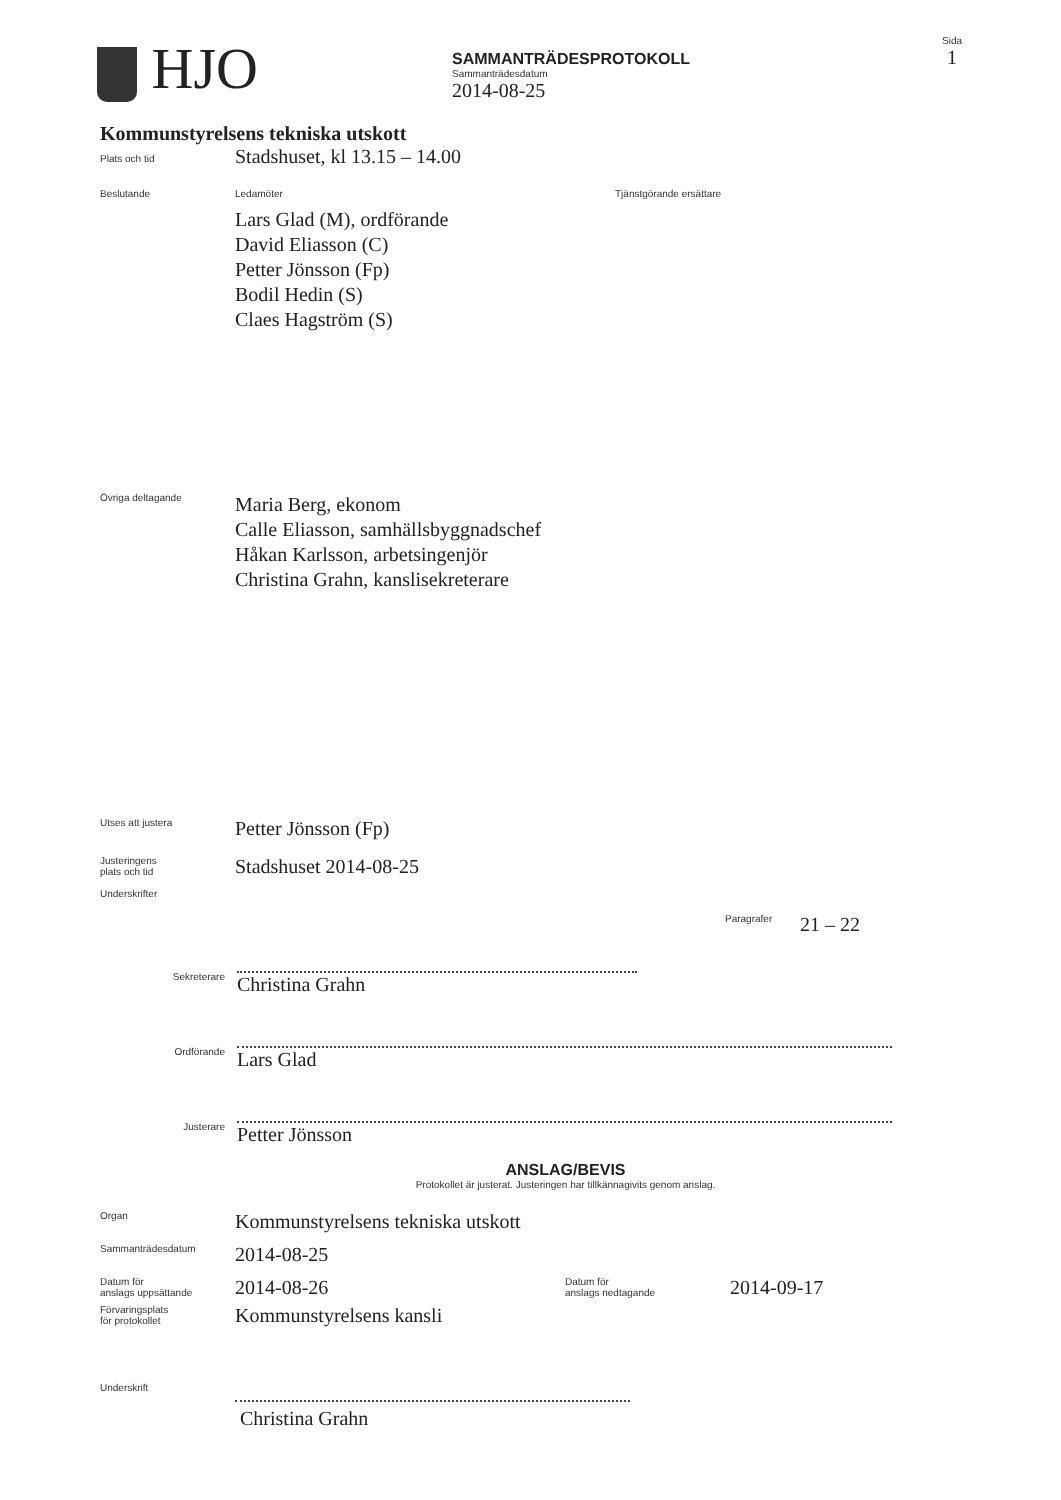HJO
SAMMANTRÄDESPROTOKOLL
Sammanträdesdatum
2014-08-25
Sida
1
Kommunstyrelsens tekniska utskott
Plats och tid
Stadshuset, kl 13.15 – 14.00
Beslutande Ledamöter
Lars Glad (M), ordförande
David Eliasson (C)
Petter Jönsson (Fp)
Bodil Hedin (S)
Claes Hagström (S)
Tjänstgörande ersättare
Övriga deltagande
Maria Berg, ekonom
Calle Eliasson, samhällsbyggnadschef
Håkan Karlsson, arbetsingenjör
Christina Grahn, kanslisekreterare
Utses att justera
Petter Jönsson (Fp)
Justeringens
plats och tid
Stadshuset 2014-08-25
Underskrifter
Paragrafer
21 – 22
Sekreterare
Christina Grahn
Ordförande
Lars Glad
Justerare
Petter Jönsson
ANSLAG/BEVIS
Protokollet är justerat. Justeringen har tillkännagivits genom anslag.
Organ
Kommunstyrelsens tekniska utskott
Sammanträdesdatum
2014-08-25
Datum för
anslags uppsättande
2014-08-26
Datum för
anslags nedtagande
2014-09-17
Förvaringsplats
för protokollet
Kommunstyrelsens kansli
Underskrift
Christina Grahn